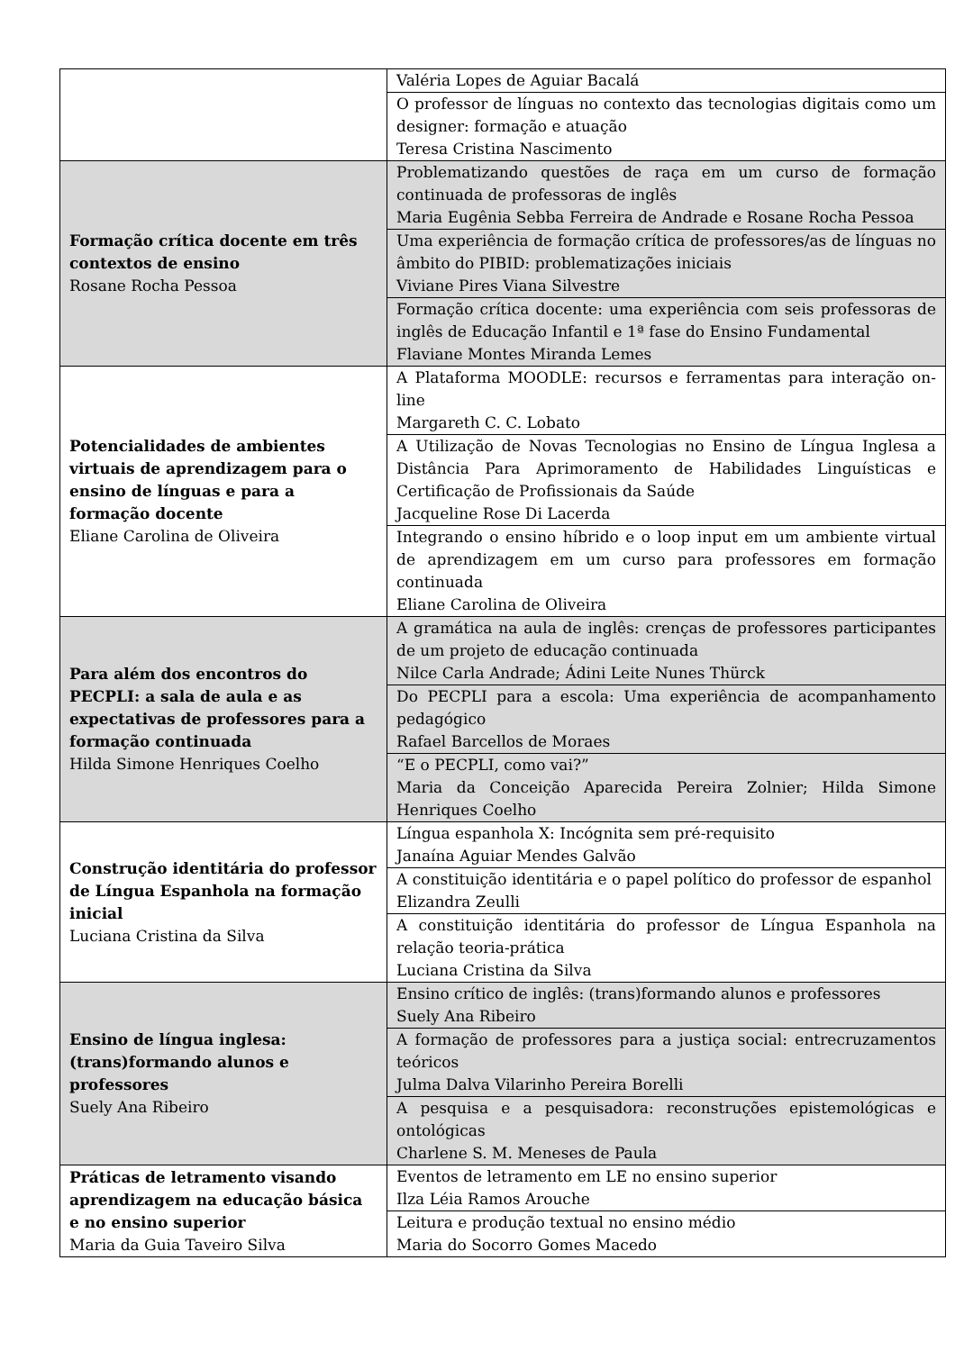| | Valéria Lopes de Aguiar Bacalá |
| | O professor de línguas no contexto das tecnologias digitais como um designer: formação e atuação Teresa Cristina Nascimento |
| Formação crítica docente em três contextos de ensino Rosane Rocha Pessoa | Problematizando questões de raça em um curso de formação continuada de professoras de inglês Maria Eugênia Sebba Ferreira de Andrade e Rosane Rocha Pessoa |
| | Uma experiência de formação crítica de professores/as de línguas no âmbito do PIBID: problematizações iniciais Viviane Pires Viana Silvestre |
| | Formação crítica docente: uma experiência com seis professoras de inglês de Educação Infantil e 1ª fase do Ensino Fundamental Flaviane Montes Miranda Lemes |
| Potencialidades de ambientes virtuais de aprendizagem para o ensino de línguas e para a formação docente Eliane Carolina de Oliveira | A Plataforma MOODLE: recursos e ferramentas para interação on-line Margareth C. C. Lobato |
| | A Utilização de Novas Tecnologias no Ensino de Língua Inglesa a Distância Para Aprimoramento de Habilidades Linguísticas e Certificação de Profissionais da Saúde Jacqueline Rose Di Lacerda |
| | Integrando o ensino híbrido e o loop input em um ambiente virtual de aprendizagem em um curso para professores em formação continuada Eliane Carolina de Oliveira |
| Para além dos encontros do PECPLI: a sala de aula e as expectativas de professores para a formação continuada Hilda Simone Henriques Coelho | A gramática na aula de inglês: crenças de professores participantes de um projeto de educação continuada Nilce Carla Andrade; Ádini Leite Nunes Thürck |
| | Do PECPLI para a escola: Uma experiência de acompanhamento pedagógico Rafael Barcellos de Moraes |
| | “E o PECPLI, como vai?” Maria da Conceição Aparecida Pereira Zolnier; Hilda Simone Henriques Coelho |
| Construção identitária do professor de Língua Espanhola na formação inicial Luciana Cristina da Silva | Língua espanhola X: Incógnita sem pré-requisito Janaína Aguiar Mendes Galvão |
| | A constituição identitária e o papel político do professor de espanhol Elizandra Zeulli |
| | A constituição identitária do professor de Língua Espanhola na relação teoria-prática Luciana Cristina da Silva |
| Ensino de língua inglesa: (trans)formando alunos e professores Suely Ana Ribeiro | Ensino crítico de inglês: (trans)formando alunos e professores Suely Ana Ribeiro |
| | A formação de professores para a justiça social: entrecruzamentos teóricos Julma Dalva Vilarinho Pereira Borelli |
| | A pesquisa e a pesquisadora: reconstruções epistemológicas e ontológicas Charlene S. M. Meneses de Paula |
| Práticas de letramento visando aprendizagem na educação básica e no ensino superior Maria da Guia Taveiro Silva | Eventos de letramento em LE no ensino superior Ilza Léia Ramos Arouche |
| | Leitura e produção textual no ensino médio Maria do Socorro Gomes Macedo |